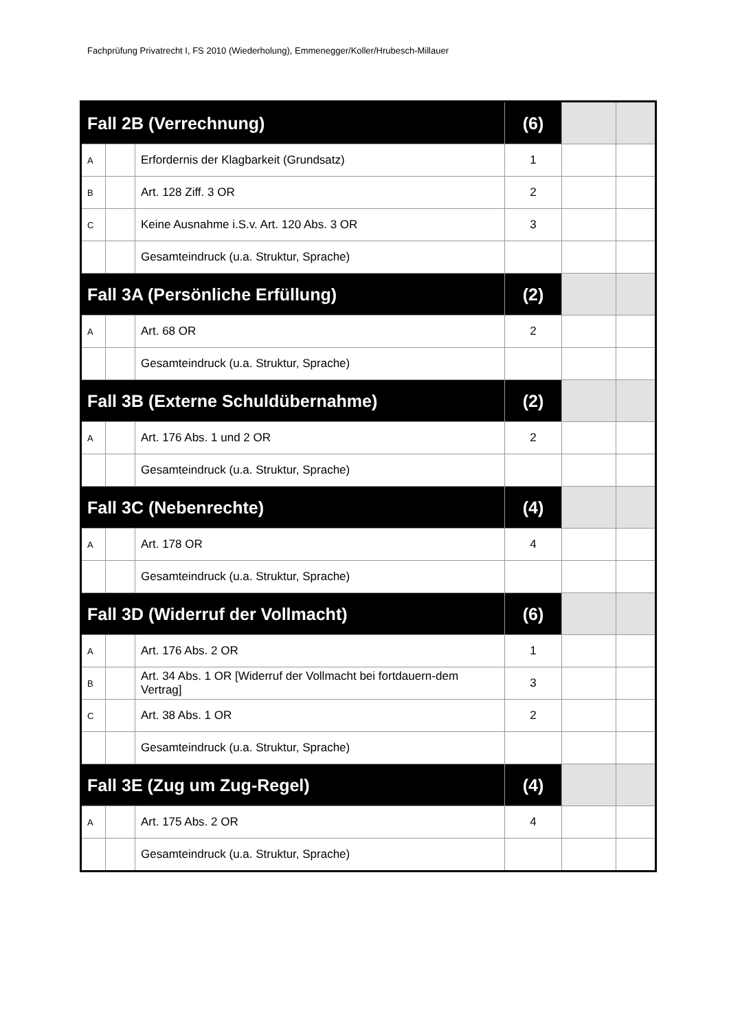Fachprüfung Privatrecht I, FS 2010 (Wiederholung), Emmenegger/Koller/Hrubesch-Millauer
| Fall 2B (Verrechnung) | | | (6) | | |
| A | | Erfordernis der Klagbarkeit (Grundsatz) | 1 | | |
| B | | Art. 128 Ziff. 3 OR | 2 | | |
| C | | Keine Ausnahme i.S.v. Art. 120 Abs. 3 OR | 3 | | |
| | | Gesamteindruck (u.a. Struktur, Sprache) | | | |
| Fall 3A (Persönliche Erfüllung) | | | (2) | | |
| A | | Art. 68 OR | 2 | | |
| | | Gesamteindruck (u.a. Struktur, Sprache) | | | |
| Fall 3B (Externe Schuldübernahme) | | | (2) | | |
| A | | Art. 176 Abs. 1 und 2 OR | 2 | | |
| | | Gesamteindruck (u.a. Struktur, Sprache) | | | |
| Fall 3C (Nebenrechte) | | | (4) | | |
| A | | Art. 178 OR | 4 | | |
| | | Gesamteindruck (u.a. Struktur, Sprache) | | | |
| Fall 3D (Widerruf der Vollmacht) | | | (6) | | |
| A | | Art. 176 Abs. 2 OR | 1 | | |
| B | | Art. 34 Abs. 1 OR [Widerruf der Vollmacht bei fortdauern-dem Vertrag] | 3 | | |
| C | | Art. 38 Abs. 1 OR | 2 | | |
| | | Gesamteindruck (u.a. Struktur, Sprache) | | | |
| Fall 3E (Zug um Zug-Regel) | | | (4) | | |
| A | | Art. 175 Abs. 2 OR | 4 | | |
| | | Gesamteindruck (u.a. Struktur, Sprache) | | | |